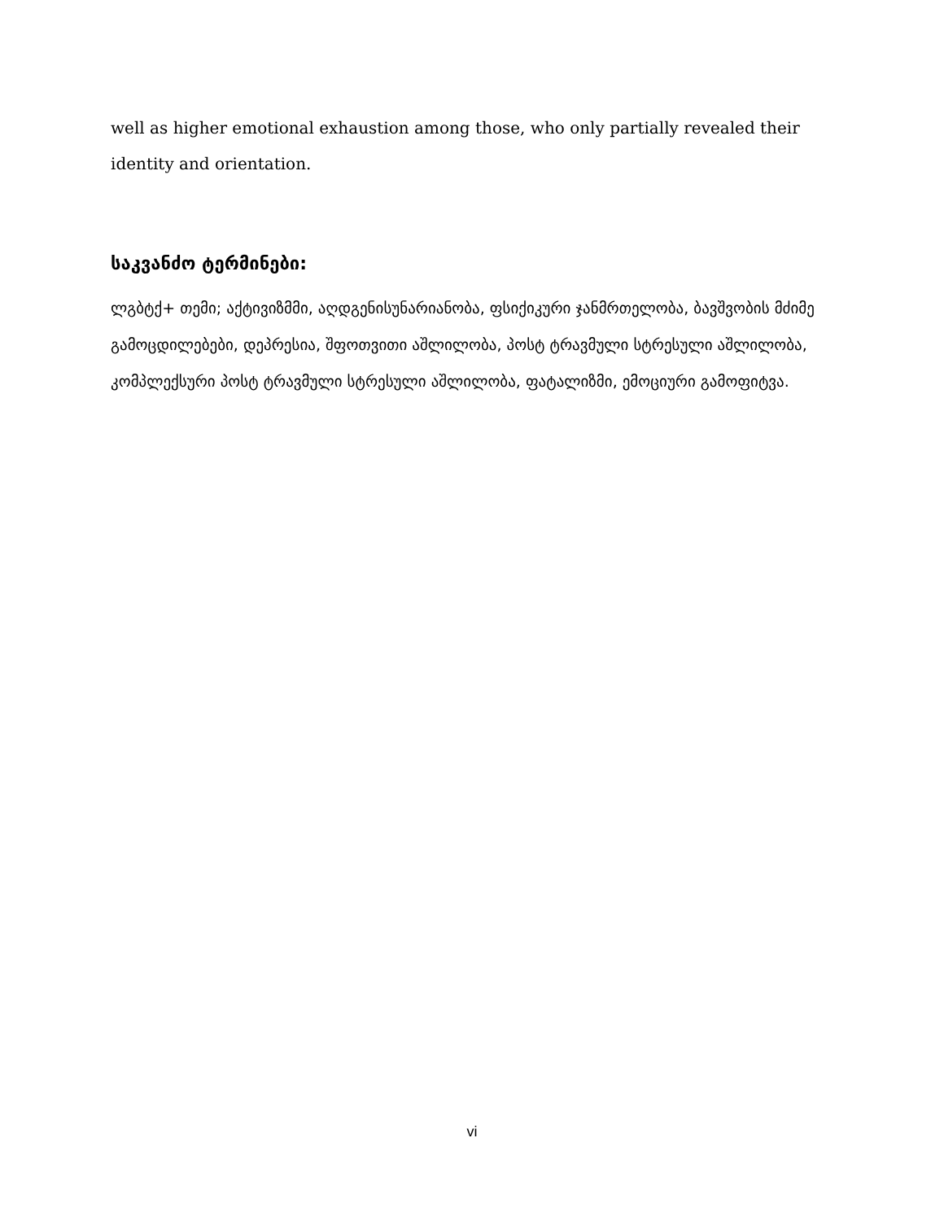well as higher emotional exhaustion among those, who only partially revealed their identity and orientation.
საკვანძო ტერმინები:
ლგბტქ+ თემი; აქტივიზმმი, აღდგენისუნარიანობა, ფსიქიკური ჯანმრთელობა, ბავშვობის მძიმე გამოცდილებები, დეპრესია, შფოთვითი აშლილობა, პოსტ ტრავმული სტრესული აშლილობა, კომპლექსური პოსტ ტრავმული სტრესული აშლილობა, ფატალიზმი, ემოციური გამოფიტვა.
vi